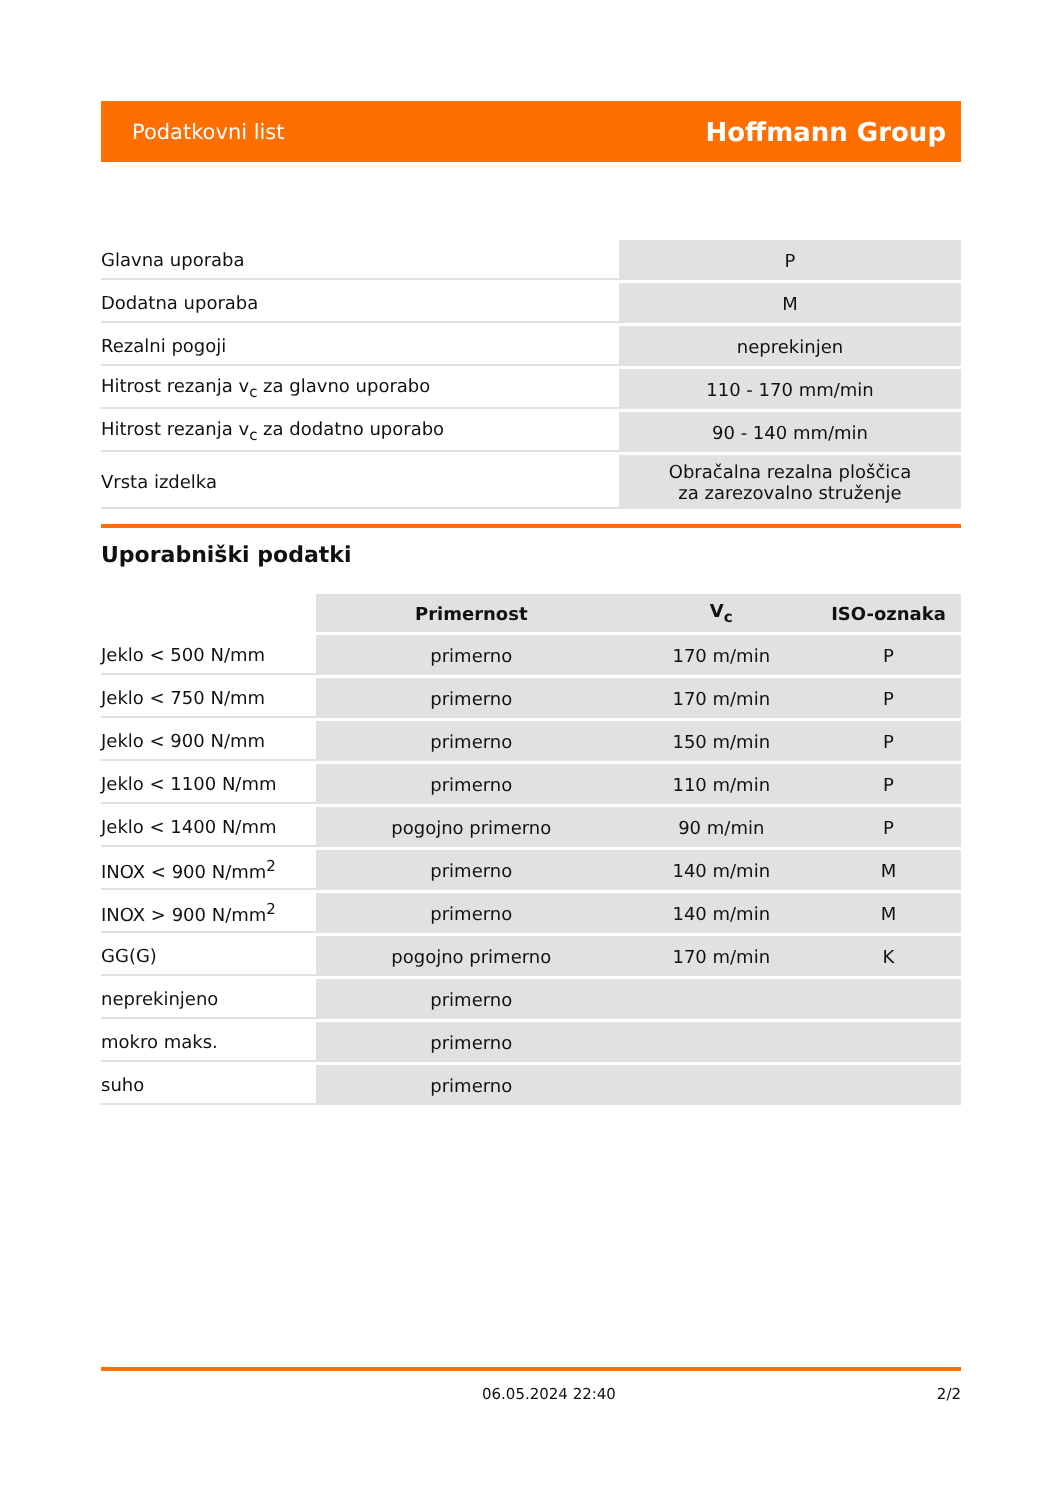Podatkovni list Hoffmann Group
| Glavna uporaba | P |
| Dodatna uporaba | M |
| Rezalni pogoji | neprekinjen |
| Hitrost rezanja v<sub>c</sub> za glavno uporabo | 110 - 170 mm/min |
| Hitrost rezanja v<sub>c</sub> za dodatno uporabo | 90 - 140 mm/min |
| Vrsta izdelka | Obračalna rezalna ploščica za zarezovalno struženje |
Uporabniški podatki
| | Primernost | V<sub>c</sub> | ISO-oznaka |
| --- | --- | --- | --- |
| Jeklo < 500 N/mm | primerno | 170 m/min | P |
| Jeklo < 750 N/mm | primerno | 170 m/min | P |
| Jeklo < 900 N/mm | primerno | 150 m/min | P |
| Jeklo < 1100 N/mm | primerno | 110 m/min | P |
| Jeklo < 1400 N/mm | pogojno primerno | 90 m/min | P |
| INOX < 900 N/mm<sup>2</sup> | primerno | 140 m/min | M |
| INOX > 900 N/mm<sup>2</sup> | primerno | 140 m/min | M |
| GG(G) | pogojno primerno | 170 m/min | K |
| neprekinjeno | primerno | | |
| mokro maks. | primerno | | |
| suho | primerno | | |
06.05.2024 22:40 2/2